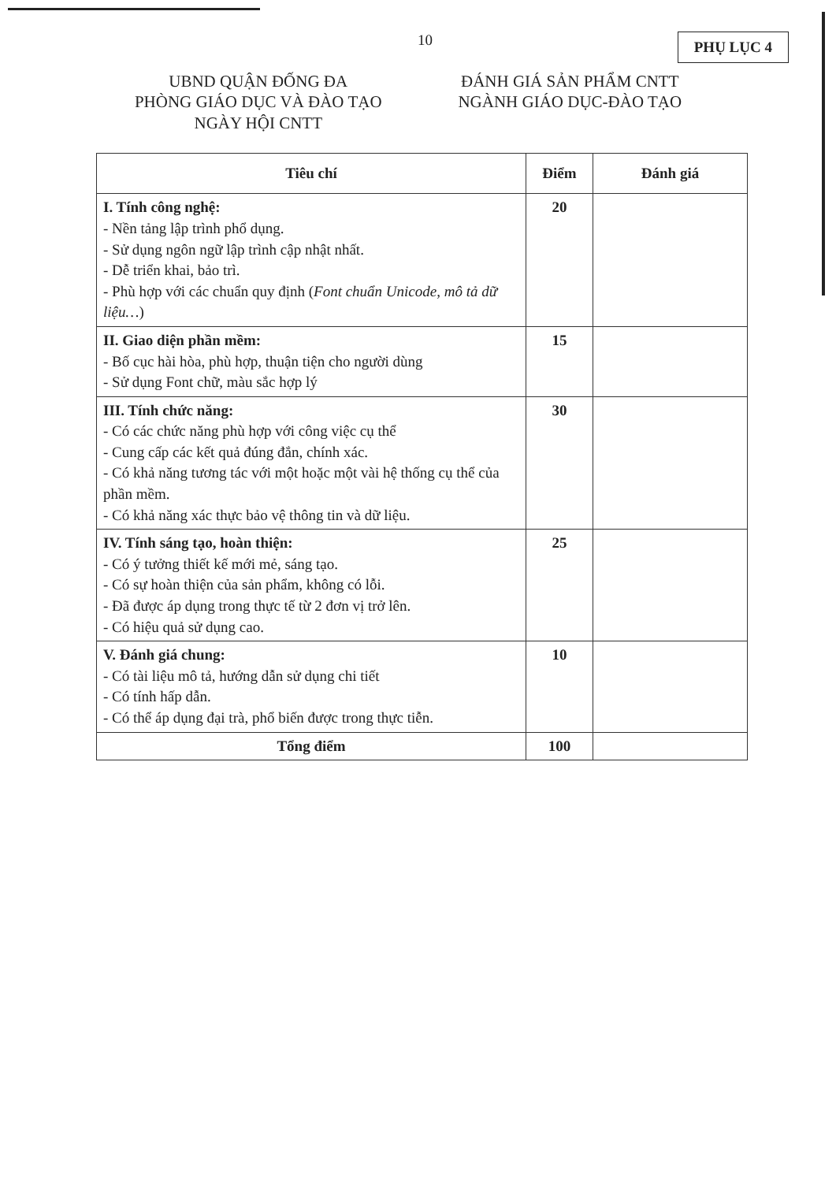10 PHỤ LỤC 4
UBND QUẬN ĐỐNG ĐA
PHÒNG GIÁO DỤC VÀ ĐÀO TẠO
NGÀY HỘI CNTT
ĐÁNH GIÁ SẢN PHẨM CNTT
NGÀNH GIÁO DỤC-ĐÀO TẠO
| Tiêu chí | Điểm | Đánh giá |
| --- | --- | --- |
| I. Tính công nghệ: - Nền tảng lập trình phổ dụng. - Sử dụng ngôn ngữ lập trình cập nhật nhất. - Dễ triển khai, bảo trì. - Phù hợp với các chuẩn quy định ( Font chuẩn Unicode, mô tả dữ liệu… ) | 20 | |
| II. Giao diện phần mềm: - Bố cục hài hòa, phù hợp, thuận tiện cho người dùng - Sử dụng Font chữ, màu sắc hợp lý | 15 | |
| III. Tính chức năng: - Có các chức năng phù hợp với công việc cụ thể - Cung cấp các kết quả đúng đắn, chính xác. - Có khả năng tương tác với một hoặc một vài hệ thống cụ thể của phần mềm. - Có khả năng xác thực bảo vệ thông tin và dữ liệu. | 30 | |
| IV. Tính sáng tạo, hoàn thiện: - Có ý tưởng thiết kế mới mẻ, sáng tạo. - Có sự hoàn thiện của sản phẩm, không có lỗi. - Đã được áp dụng trong thực tế từ 2 đơn vị trở lên. - Có hiệu quả sử dụng cao. | 25 | |
| V. Đánh giá chung: - Có tài liệu mô tả, hướng dẫn sử dụng chi tiết - Có tính hấp dẫn. - Có thể áp dụng đại trà, phổ biến được trong thực tiễn. | 10 | |
| Tổng điểm | 100 | |